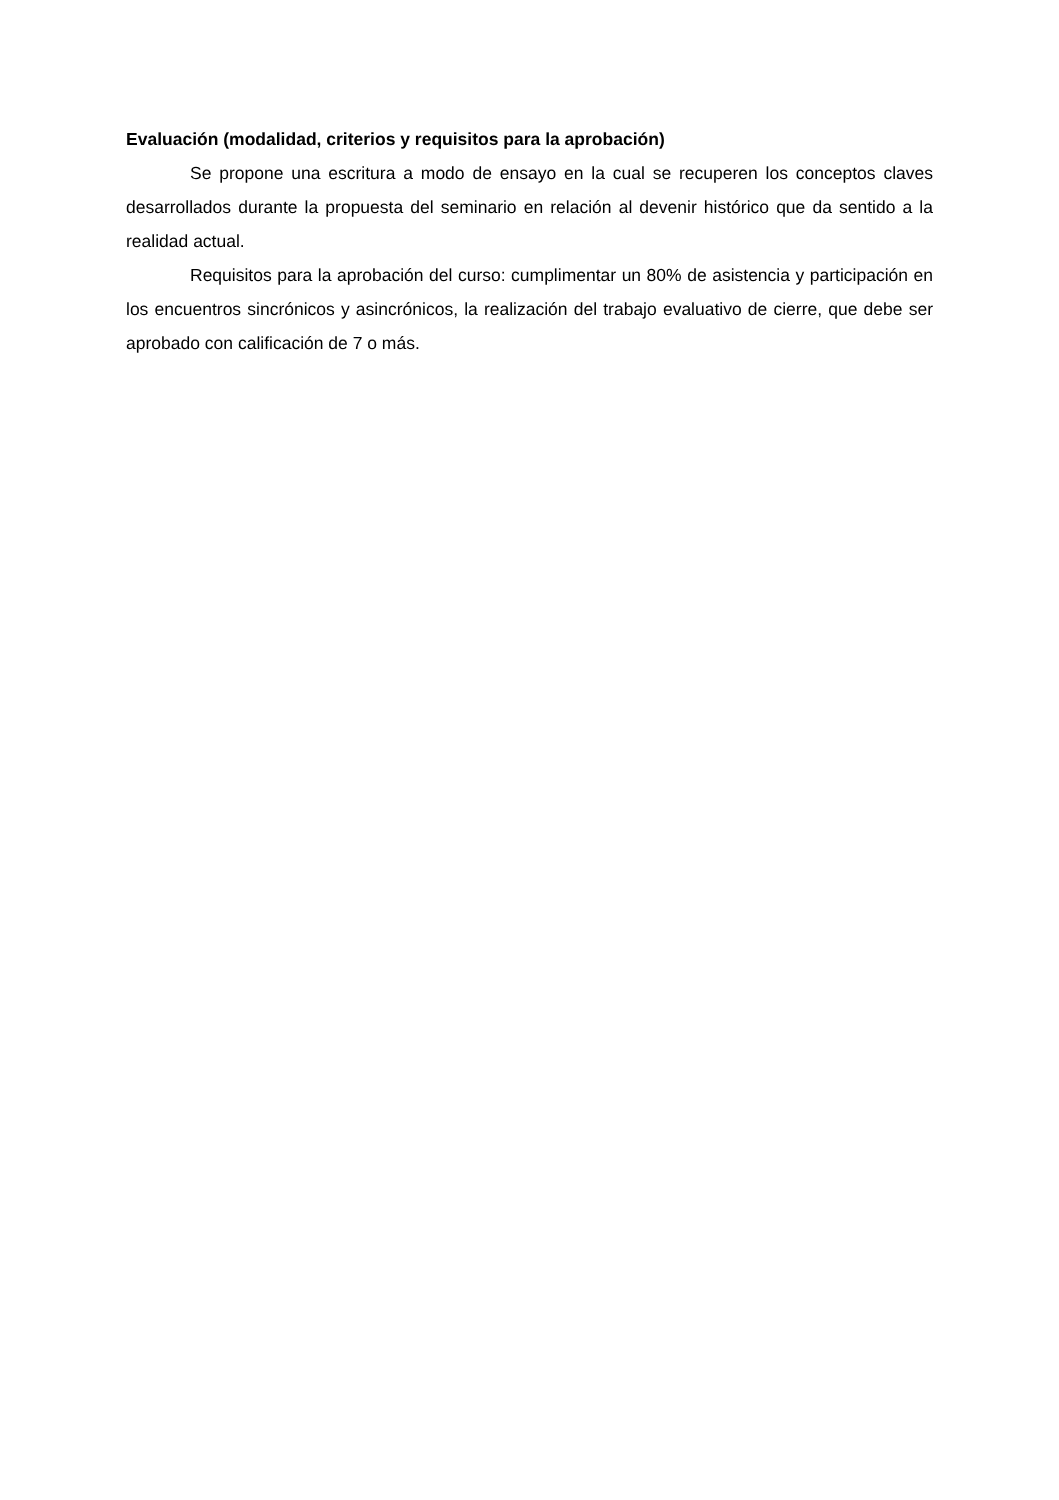Evaluación (modalidad, criterios y requisitos para la aprobación)
Se propone una escritura a modo de ensayo en la cual se recuperen los conceptos claves desarrollados durante la propuesta del seminario en relación al devenir histórico que da sentido a la realidad actual.
Requisitos para la aprobación del curso: cumplimentar un 80% de asistencia y participación en los encuentros sincrónicos y asincrónicos, la realización del trabajo evaluativo de cierre, que debe ser aprobado con calificación de 7 o más.